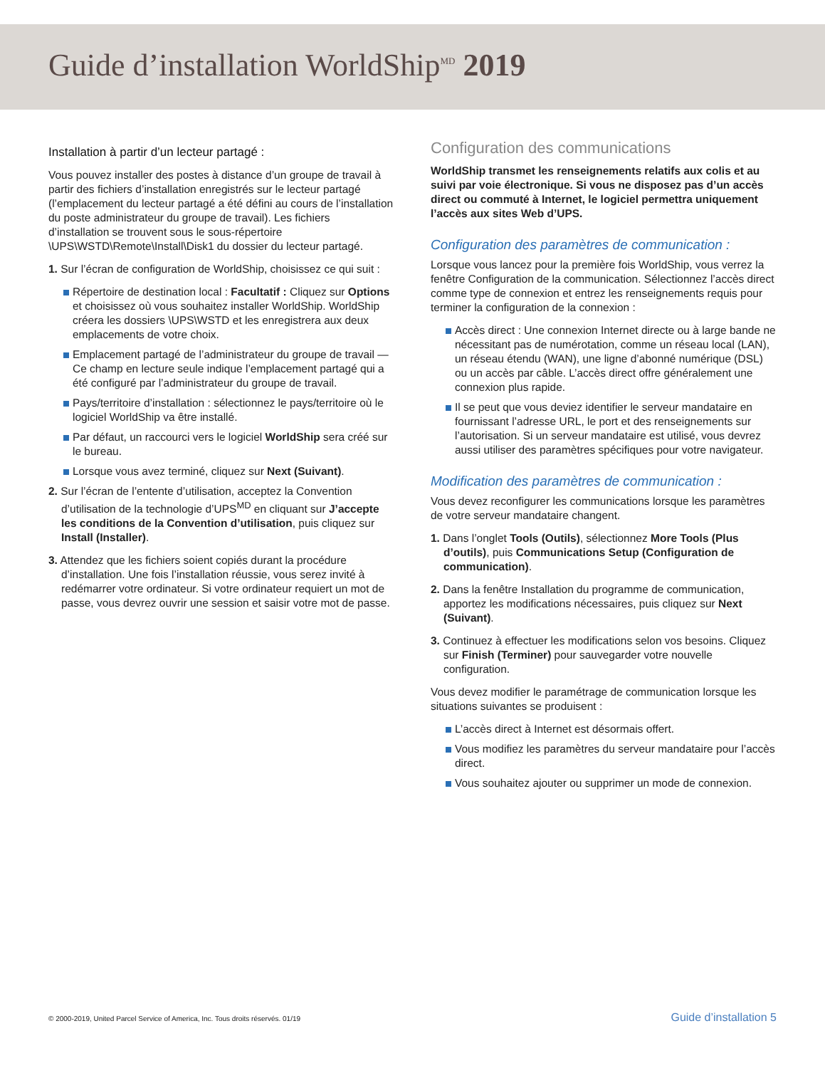Guide d’installation WorldShip<sup>MD</sup> 2019
Installation à partir d’un lecteur partagé :
Vous pouvez installer des postes à distance d’un groupe de travail à partir des fichiers d’installation enregistrés sur le lecteur partagé (l’emplacement du lecteur partagé a été défini au cours de l’installation du poste administrateur du groupe de travail). Les fichiers d’installation se trouvent sous le sous-répertoire \UPS\WSTD\Remote\Install\Disk1 du dossier du lecteur partagé.
1. Sur l’écran de configuration de WorldShip, choisissez ce qui suit :
Répertoire de destination local : Facultatif : Cliquez sur Options et choisissez où vous souhaitez installer WorldShip. WorldShip créera les dossiers \UPS\WSTD et les enregistrera aux deux emplacements de votre choix.
Emplacement partagé de l’administrateur du groupe de travail — Ce champ en lecture seule indique l’emplacement partagé qui a été configuré par l’administrateur du groupe de travail.
Pays/territoire d’installation : sélectionnez le pays/territoire où le logiciel WorldShip va être installé.
Par défaut, un raccourci vers le logiciel WorldShip sera créé sur le bureau.
Lorsque vous avez terminé, cliquez sur Next (Suivant).
2. Sur l’écran de l’entente d’utilisation, acceptez la Convention d’utilisation de la technologie d’UPS<sup>MD</sup> en cliquant sur J’accepte les conditions de la Convention d’utilisation, puis cliquez sur Install (Installer).
3. Attendez que les fichiers soient copiés durant la procédure d’installation. Une fois l’installation réussie, vous serez invité à redémarrer votre ordinateur. Si votre ordinateur requiert un mot de passe, vous devrez ouvrir une session et saisir votre mot de passe.
Configuration des communications
WorldShip transmet les renseignements relatifs aux colis et au suivi par voie électronique. Si vous ne disposez pas d’un accès direct ou commuté à Internet, le logiciel permettra uniquement l’accès aux sites Web d’UPS.
Configuration des paramètres de communication :
Lorsque vous lancez pour la première fois WorldShip, vous verrez la fenêtre Configuration de la communication. Sélectionnez l’accès direct comme type de connexion et entrez les renseignements requis pour terminer la configuration de la connexion :
Accès direct : Une connexion Internet directe ou à large bande ne nécessitant pas de numérotation, comme un réseau local (LAN), un réseau étendu (WAN), une ligne d’abonné numérique (DSL) ou un accès par câble. L’accès direct offre généralement une connexion plus rapide.
Il se peut que vous deviez identifier le serveur mandataire en fournissant l’adresse URL, le port et des renseignements sur l’autorisation. Si un serveur mandataire est utilisé, vous devrez aussi utiliser des paramètres spécifiques pour votre navigateur.
Modification des paramètres de communication :
Vous devez reconfigurer les communications lorsque les paramètres de votre serveur mandataire changent.
1. Dans l’onglet Tools (Outils), sélectionnez More Tools (Plus d’outils), puis Communications Setup (Configuration de communication).
2. Dans la fenêtre Installation du programme de communication, apportez les modifications nécessaires, puis cliquez sur Next (Suivant).
3. Continuez à effectuer les modifications selon vos besoins. Cliquez sur Finish (Terminer) pour sauvegarder votre nouvelle configuration.
Vous devez modifier le paramétrage de communication lorsque les situations suivantes se produisent :
L’accès direct à Internet est désormais offert.
Vous modifiez les paramètres du serveur mandataire pour l’accès direct.
Vous souhaitez ajouter ou supprimer un mode de connexion.
© 2000-2019, United Parcel Service of America, Inc. Tous droits réservés. 01/19 Guide d’installation 5